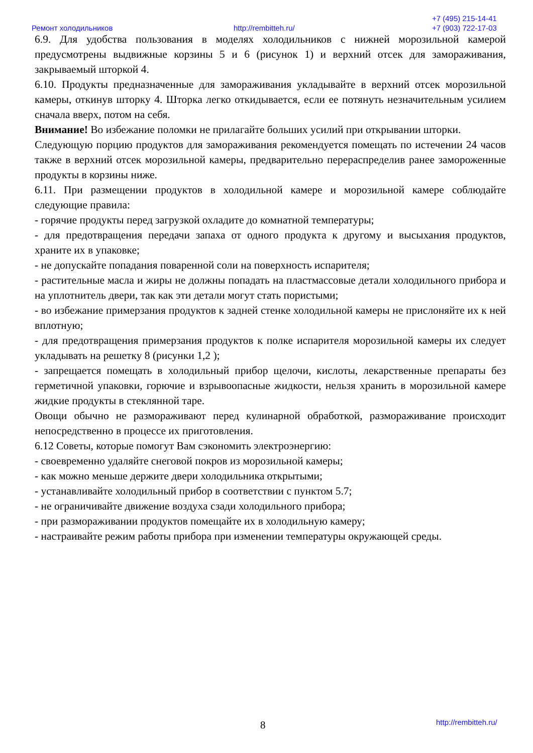Ремонт холодильников http://rembitteh.ru/
+7 (495) 215-14-41
+7 (903) 722-17-03
6.9. Для удобства пользования в моделях холодильников с нижней морозильной камерой предусмотрены выдвижные корзины 5 и 6 (рисунок 1) и верхний отсек для замораживания, закрываемый шторкой 4.
6.10. Продукты предназначенные для замораживания укладывайте в верхний отсек морозильной камеры, откинув шторку 4. Шторка легко откидывается, если ее потянуть незначительным усилием сначала вверх, потом на себя.
Внимание! Во избежание поломки не прилагайте больших усилий при открывании шторки.
Следующую порцию продуктов для замораживания рекомендуется помещать по истечении 24 часов также в верхний отсек морозильной камеры, предварительно перераспределив ранее замороженные продукты в корзины ниже.
6.11. При размещении продуктов в холодильной камере и морозильной камере соблюдайте следующие правила:
- горячие продукты перед загрузкой охладите до комнатной температуры;
- для предотвращения передачи запаха от одного продукта к другому и высыхания продуктов, храните их в упаковке;
- не допускайте попадания поваренной соли на поверхность испарителя;
- растительные масла и жиры не должны попадать на пластмассовые детали холодильного прибора и на уплотнитель двери, так как эти детали могут стать пористыми;
- во избежание примерзания продуктов к задней стенке холодильной камеры не прислоняйте их к ней вплотную;
- для предотвращения примерзания продуктов к полке испарителя морозильной камеры их следует укладывать на решетку 8 (рисунки 1,2 );
- запрещается помещать в холодильный прибор щелочи, кислоты, лекарственные препараты без герметичной упаковки, горючие и взрывоопасные жидкости, нельзя хранить в морозильной камере жидкие продукты в стеклянной таре.
Овощи обычно не размораживают перед кулинарной обработкой, размораживание происходит непосредственно в процессе их приготовления.
6.12 Советы, которые помогут Вам сэкономить электроэнергию:
- своевременно удаляйте снеговой покров из морозильной камеры;
- как можно меньше держите двери холодильника открытыми;
- устанавливайте холодильный прибор в соответствии с пунктом 5.7;
- не ограничивайте движение воздуха сзади холодильного прибора;
- при размораживании продуктов помещайте их в холодильную камеру;
- настраивайте режим работы прибора при изменении температуры окружающей среды.
8 http://rembitteh.ru/